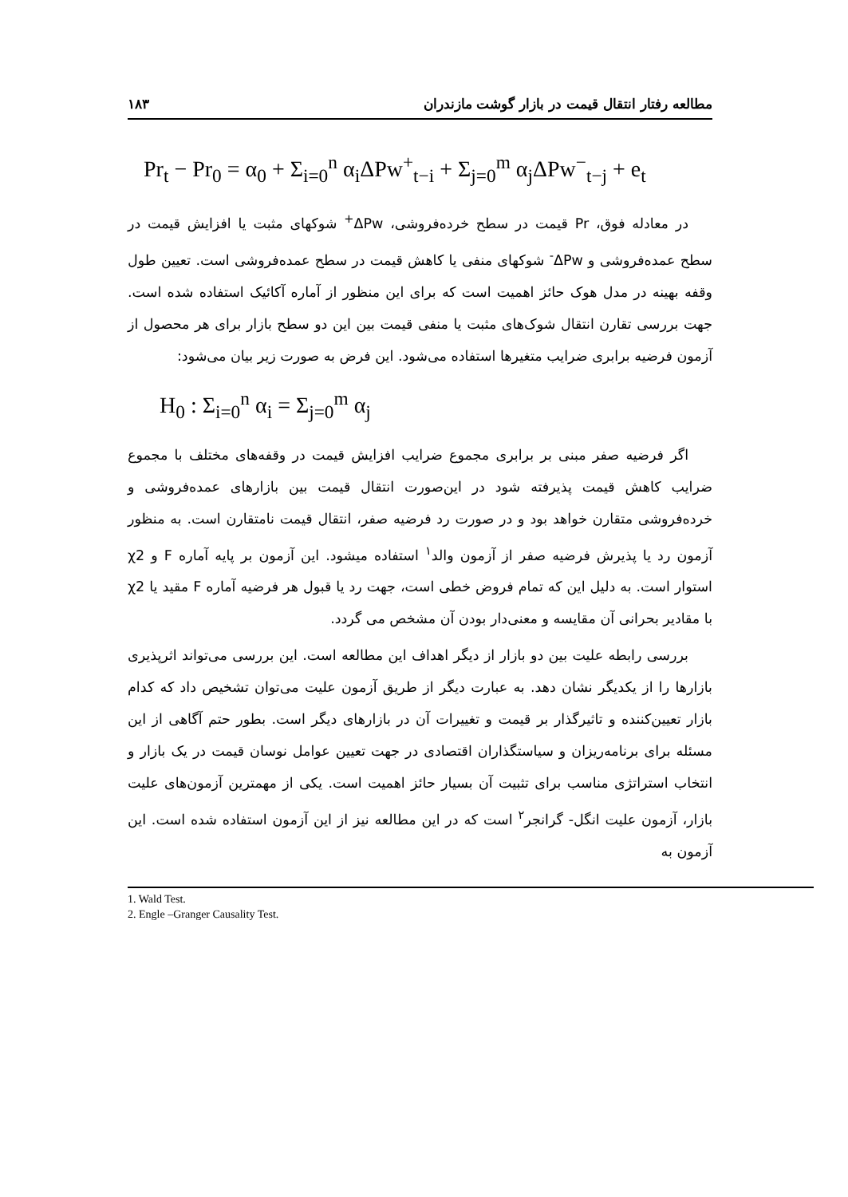مطالعه رفتار انتقال قیمت در بازار گوشت مازندران ۱۸۳
Pr<sub>t</sub> − Pr<sub>0</sub> = α<sub>0</sub> + Σ<sub>i=0</sub><sup>n</sup> α<sub>i</sub>ΔPw<sup>+</sup><sub>t−i</sub> + Σ<sub>j=0</sub><sup>m</sup> α<sub>j</sub>ΔPw<sup>−</sup><sub>t−j</sub> + e<sub>t</sub>
در معادله فوق، Pr قیمت در سطح خرده‌فروشی، ΔPw<sup>+</sup> شوکهای مثبت یا افزایش قیمت در سطح عمده‌فروشی و ΔPw<sup>-</sup> شوکهای منفی یا کاهش قیمت در سطح عمده‌فروشی است. تعیین طول وقفه بهینه در مدل هوک حائز اهمیت است که برای این منظور از آماره آکائیک استفاده شده است. جهت بررسی تقارن انتقال شوک‌های مثبت یا منفی قیمت بین این دو سطح بازار برای هر محصول از آزمون فرضیه برابری ضرایب متغیرها استفاده می‌شود. این فرض به صورت زیر بیان می‌شود:
H<sub>0</sub> : Σ<sub>i=0</sub><sup>n</sup> α<sub>i</sub> = Σ<sub>j=0</sub><sup>m</sup> α<sub>j</sub>
اگر فرضیه صفر مبنی بر برابری مجموع ضرایب افزایش قیمت در وقفه‌های مختلف با مجموع ضرایب کاهش قیمت پذیرفته شود در این‌صورت انتقال قیمت بین بازارهای عمده‌فروشی و خرده‌فروشی متقارن خواهد بود و در صورت رد فرضیه صفر، انتقال قیمت نامتقارن است. به منظور آزمون رد یا پذیرش فرضیه صفر از آزمون والد<sup>۱</sup> استفاده میشود. این آزمون بر پایه آماره F و χ2 استوار است. به دلیل این که تمام فروض خطی است، جهت رد یا قبول هر فرضیه آماره F مقید یا χ2 با مقادیر بحرانی آن مقایسه و معنی‌دار بودن آن مشخص می گردد.
بررسی رابطه علیت بین دو بازار از دیگر اهداف این مطالعه است. این بررسی می‌تواند اثرپذیری بازارها را از یکدیگر نشان دهد. به عبارت دیگر از طریق آزمون علیت می‌توان تشخیص داد که کدام بازار تعیین‌کننده و تاثیرگذار بر قیمت و تغییرات آن در بازارهای دیگر است. بطور حتم آگاهی از این مسئله برای برنامه‌ریزان و سیاستگذاران اقتصادی در جهت تعیین عوامل نوسان قیمت در یک بازار و انتخاب استراتژی مناسب برای تثبیت آن بسیار حائز اهمیت است. یکی از مهمترین آزمون‌های علیت بازار، آزمون علیت انگل- گرانجر<sup>۲</sup> است که در این مطالعه نیز از این آزمون استفاده شده است. این آزمون به
1. Wald Test.
2. Engle –Granger Causality Test.